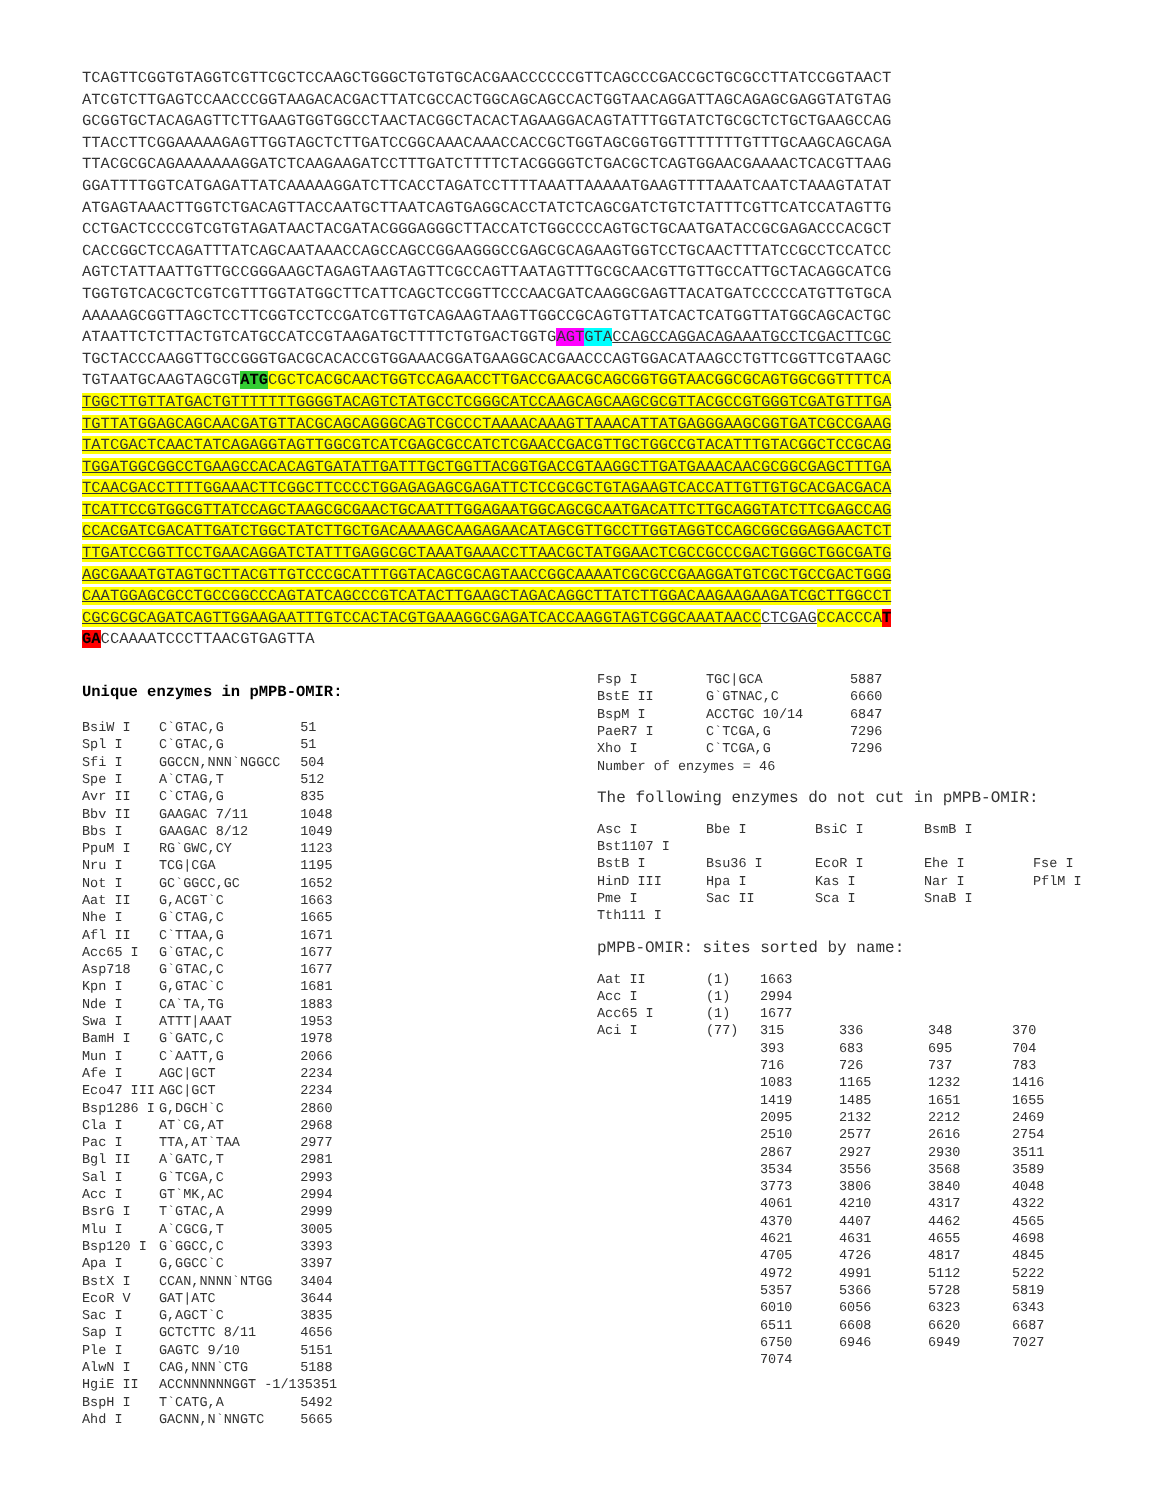TCAGTTCGGTGTAGGTCGTTCGCTCCAAGCTGGGCTGTGTGCACGAACCCCCCGTTCAGCCCGACCGCTGCGCCTTATCCGGTAACT ATCGTCTTGAGTCCAACCCGGTAAGACACGACTTATCGCCACTGGCAGCAGCCACTGGTAACAGGATTAGCAGAGCGAGGTATGTAG GCGGTGCTACAGAGTTCTTGAAGTGGTGGCCTAACTACGGCTACACTAGAAGGACAGTATTTGGTATCTGCGCTCTGCTGAAGCCAG TTACCTTCGGAAAAAGAGTTGGTAGCTCTTGATCCGGCAAACAAACCACCGCTGGTAGCGGTGGTTTTTTTGTTTGCAAGCAGCAGA TTACGCGCAGAAAAAAAGGATCTCAAGAAGATCCTTTGATCTTTTCTACGGGGTCTGACGCTCAGTGGAACGAAAACTCACGTTAAG GGATTTTGGTCATGAGATTATCAAAAAGGATCTTCACCTAGATCCTTTTAAATTAAAAATGAAGTTTTAAATCAATCTAAAGTATAT ATGAGTAAACTTGGTCTGACAGTTACCAATGCTTAATCAGTGAGGCACCTATCTCAGCGATCTGTCTATTTCGTTCATCCATAGTTG CCTGACTCCCCGTCGTGTAGATAACTACGATACGGGAGGGCTTACCATCTGGCCCCAGTGCTGCAATGATACCGCGAGACCCACGCT CACCGGCTCCAGATTTATCAGCAATAAACCAGCCAGCCGGAAGGGCCGAGCGCAGAAGTGGTCCTGCAACTTTATCCGCCTCCATCC AGTCTATTAATTGTTGCCGGGAAGCTAGAGTAAGTAGTTCGCCAGTTAATAGTTTGCGCAACGTTGTTGCCATTGCTACAGGCATCG TGGTGTCACGCTCGTCGTTTGGTATGGCTTCATTCAGCTCCGGTTCCCAACGATCAAGGCGAGTTACATGATCCCCCATGTTGTGCA AAAAAGCGGTTAGCTCCTTCGGTCCTCCGATCGTTGTCAGAAGTAAGTTGGCCGCAGTGTTATCACTCATGGTTATGGCAGCACTGC ATAATTCTCTTACTGTCATGCCATCCGTAAGATGCTTTTCTGTGACTGGTGAGT GTA CCAGCCAGGACAGAAATGCCTCGACTTCGC TGCTACCCAAGGTTGCCGGGTGACGCACACCGTGGAAACGGATGAAGGCACGAACCCAGTGGACATAAGCCTGTTCGGTTCGTAAGC TGTAATGCAAGTAGCGTATG CGCTCACGCAACTGGTCCAGAACCTTGACCGAACGCAGCGGTGGTAACGGCGCAGTGGCGGTTTTCA TGGCTTGTTATGACTGTTTTTTTGGGGTACAGTCTATGCCTCGGGCATCCAAGCAGCAAGCGCGTTACGCCGTGGGTCGATGTTTGA TGTTATGGAGCAGCAACGATGTTACGCAGCAGGGCAGTCGCCCTAAAACAAAGTTAAACATTATGAGGGAAGCGGTGATCGCCGAAG TATCGACTCAACTATCAGAGGTAGTTGGCGTCATCGAGCGCCATCTCGAACCGACGTTGCTGGCCGTACATTTGTACGGCTCCGCAG TGGATGGCGGCCTGAAGCCACACAGTGATATTGATTTGCTGGTTACGGTGACCGTAAGGCTTGATGAAACAACGCGGCGAGCTTTGA TCAACGACCTTTTGGAAACTTCGGCTTCCCCTGGAGAGAGCGAGATTCTCCGCGCTGTAGAAGTCACCATTGTTGTGCACGACGACA TCATTCCGTGGCGTTATCCAGCTAAGCGCGAACTGCAATTTGGAGAATGGCAGCGCAATGACATTCTTGCAGGTATCTTCGAGCCAG CCACGATCGACATTGATCTGGCTATCTTGCTGACAAAAGCAAGAGAACATAGCGTTGCCTTGGTAGGTCCAGCGGCGGAGGAACTCT TTGATCCGGTTCCTGAACAGGATCTATTTGAGGCGCTAAATGAAACCTTAACGCTATGGAACTCGCCGCCCGACTGGGCTGGCGATG AGCGAAATGTAGTGCTTACGTTGTCCCGCATTTGGTACAGCGCAGTAACCGGCAAAATCGCGCCGAAGGATGTCGCTGCCGACTGGG CAATGGAGCGCCTGCCGGCCCAGTATCAGCCCGTCATACTTGAAGCTAGACAGGCTTATCTTGGACAAGAAGAAGATCGCTTGGCCT CGCGCGCAGATCAGTTGGAAGAATTTGTCCACTACGTGAAAGGCGAGATCACCAAGGTAGTCGGCAAATAACC CTCGAG CCACCCA T GACCAAAATCCCTTAACGTGAGTTA
Unique enzymes in pMPB-OMIR:
| BsiW I | C`GTAC,G | 51 |
| Spl I | C`GTAC,G | 51 |
| Sfi I | GGCCN,NNN`NGGCC | 504 |
| Spe I | A`CTAG,T | 512 |
| Avr II | C`CTAG,G | 835 |
| Bbv II | GAAGAC 7/11 | 1048 |
| Bbs I | GAAGAC 8/12 | 1049 |
| PpuM I | RG`GWC,CY | 1123 |
| Nru I | TCG/CGA | 1195 |
| Not I | GC`GGCC,GC | 1652 |
| Aat II | G,ACGT`C | 1663 |
| Nhe I | G`CTAG,C | 1665 |
| Afl II | C`TTAA,G | 1671 |
| Acc65 I | G`GTAC,C | 1677 |
| Asp718 | G`GTAC,C | 1677 |
| Kpn I | G,GTAC`C | 1681 |
| Nde I | CA`TA,TG | 1883 |
| Swa I | ATTT/AAAT | 1953 |
| BamH I | G`GATC,C | 1978 |
| Mun I | C`AATT,G | 2066 |
| Afe I | AGC/GCT | 2234 |
| Eco47 III | AGC/GCT | 2234 |
| Bsp1286 I | G,DGCH`C | 2860 |
| Cla I | AT`CG,AT | 2968 |
| Pac I | TTA,AT`TAA | 2977 |
| Bgl II | A`GATC,T | 2981 |
| Sal I | G`TCGA,C | 2993 |
| Acc I | GT`MK,AC | 2994 |
| BsrG I | T`GTAC,A | 2999 |
| Mlu I | A`CGCG,T | 3005 |
| Bsp120 I | G`GGCC,C | 3393 |
| Apa I | G,GGCC`C | 3397 |
| BstX I | CCAN,NNNN`NTGG | 3404 |
| EcoR V | GAT/ATC | 3644 |
| Sac I | G,AGCT`C | 3835 |
| Sap I | GCTCTTC 8/11 | 4656 |
| Ple I | GAGTC 9/10 | 5151 |
| AlwN I | CAG,NNN`CTG | 5188 |
| HgiE II | ACCNNNNNNGGT -1/135351 | |
| BspH I | T`CATG,A | 5492 |
| Ahd I | GACNN,N`NNGTC | 5665 |
| Fsp I | TGC/GCA | 5887 |
| BstE II | G`GTNAC,C | 6660 |
| BspM I | ACCTGC 10/14 | 6847 |
| PaeR7 I | C`TCGA,G | 7296 |
| Xho I | C`TCGA,G | 7296 |
| Number of enzymes = 46 | | |
The following enzymes do not cut in pMPB-OMIR:
| Asc I | Bbe I | BsiC I | BsmB I | |
| Bst1107 I | | | | |
| BstB I | Bsu36 I | EcoR I | Ehe I | Fse I |
| HinD III | Hpa I | Kas I | Nar I | PflM I |
| Pme I | Sac II | Sca I | SnaB I | |
| Tth111 I | | | | |
pMPB-OMIR: sites sorted by name:
| Aat II | (1) | 1663 | | | |
| Acc I | (1) | 2994 | | | |
| Acc65 I | (1) | 1677 | | | |
| Aci I | (77) | 315 | 336 | 348 | 370 |
| | | 393 | 683 | 695 | 704 |
| | | 716 | 726 | 737 | 783 |
| | | 1083 | 1165 | 1232 | 1416 |
| | | 1419 | 1485 | 1651 | 1655 |
| | | 2095 | 2132 | 2212 | 2469 |
| | | 2510 | 2577 | 2616 | 2754 |
| | | 2867 | 2927 | 2930 | 3511 |
| | | 3534 | 3556 | 3568 | 3589 |
| | | 3773 | 3806 | 3840 | 4048 |
| | | 4061 | 4210 | 4317 | 4322 |
| | | 4370 | 4407 | 4462 | 4565 |
| | | 4621 | 4631 | 4655 | 4698 |
| | | 4705 | 4726 | 4817 | 4845 |
| | | 4972 | 4991 | 5112 | 5222 |
| | | 5357 | 5366 | 5728 | 5819 |
| | | 6010 | 6056 | 6323 | 6343 |
| | | 6511 | 6608 | 6620 | 6687 |
| | | 6750 | 6946 | 6949 | 7027 |
| | | 7074 | | | |